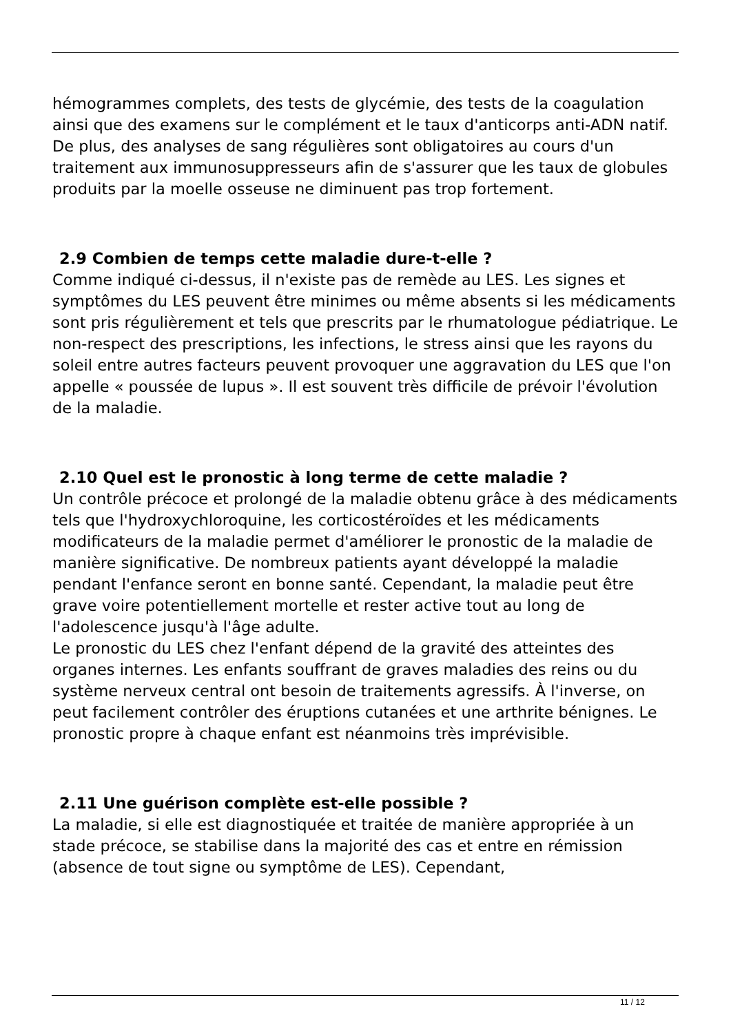hémogrammes complets, des tests de glycémie, des tests de la coagulation ainsi que des examens sur le complément et le taux d'anticorps anti-ADN natif. De plus, des analyses de sang régulières sont obligatoires au cours d'un traitement aux immunosuppresseurs afin de s'assurer que les taux de globules produits par la moelle osseuse ne diminuent pas trop fortement.
2.9 Combien de temps cette maladie dure-t-elle ?
Comme indiqué ci-dessus, il n'existe pas de remède au LES. Les signes et symptômes du LES peuvent être minimes ou même absents si les médicaments sont pris régulièrement et tels que prescrits par le rhumatologue pédiatrique. Le non-respect des prescriptions, les infections, le stress ainsi que les rayons du soleil entre autres facteurs peuvent provoquer une aggravation du LES que l'on appelle « poussée de lupus ». Il est souvent très difficile de prévoir l'évolution de la maladie.
2.10 Quel est le pronostic à long terme de cette maladie ?
Un contrôle précoce et prolongé de la maladie obtenu grâce à des médicaments tels que l'hydroxychloroquine, les corticostéroïdes et les médicaments modificateurs de la maladie permet d'améliorer le pronostic de la maladie de manière significative. De nombreux patients ayant développé la maladie pendant l'enfance seront en bonne santé. Cependant, la maladie peut être grave voire potentiellement mortelle et rester active tout au long de l'adolescence jusqu'à l'âge adulte.
Le pronostic du LES chez l'enfant dépend de la gravité des atteintes des organes internes. Les enfants souffrant de graves maladies des reins ou du système nerveux central ont besoin de traitements agressifs. À l'inverse, on peut facilement contrôler des éruptions cutanées et une arthrite bénignes. Le pronostic propre à chaque enfant est néanmoins très imprévisible.
2.11 Une guérison complète est-elle possible ?
La maladie, si elle est diagnostiquée et traitée de manière appropriée à un stade précoce, se stabilise dans la majorité des cas et entre en rémission (absence de tout signe ou symptôme de LES). Cependant,
11 / 12